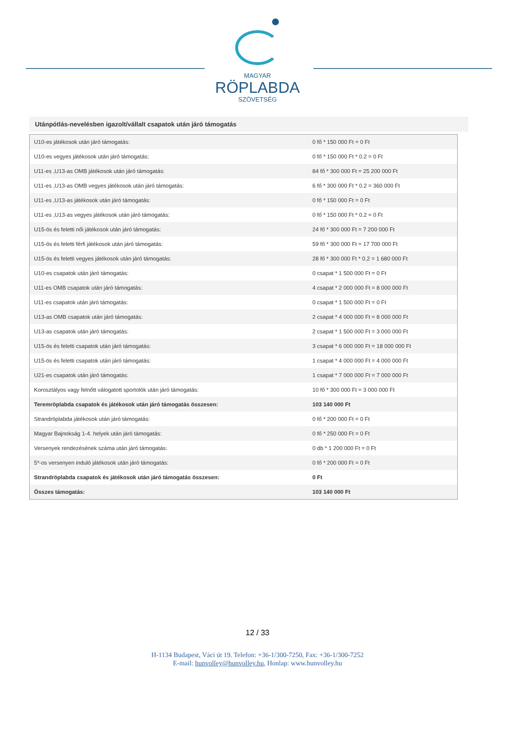MAGYAR
RÖPLABDA
SZÖVETSÉG
Utánpótlás-nevelésben igazolt/vállalt csapatok után járó támogatás
| U10-es játékosok után járó támogatás: | 0 fő * 150 000 Ft = 0 Ft |
| U10-es vegyes játékosok után járó támogatás: | 0 fő * 150 000 Ft * 0.2 = 0 Ft |
| U11-es ,U13-as OMB játékosok után járó támogatás: | 84 fő * 300 000 Ft = 25 200 000 Ft |
| U11-es ,U13-as OMB vegyes játékosok után járó támogatás: | 6 fő * 300 000 Ft * 0.2 = 360 000 Ft |
| U11-es ,U13-as játékosok után járó támogatás: | 0 fő * 150 000 Ft = 0 Ft |
| U11-es ,U13-as vegyes játékosok után járó támogatás: | 0 fő * 150 000 Ft * 0.2 = 0 Ft |
| U15-ös és feletti női játékosok után járó támogatás: | 24 fő * 300 000 Ft = 7 200 000 Ft |
| U15-ös és feletti férfi játékosok után járó támogatás: | 59 fő * 300 000 Ft = 17 700 000 Ft |
| U15-ös és feletti vegyes játékosok után járó támogatás: | 28 fő * 300 000 Ft * 0.2 = 1 680 000 Ft |
| U10-es csapatok után járó támogatás: | 0 csapat * 1 500 000 Ft = 0 Ft |
| U11-es OMB csapatok után járó támogatás: | 4 csapat * 2 000 000 Ft = 8 000 000 Ft |
| U11-es csapatok után járó támogatás: | 0 csapat * 1 500 000 Ft = 0 Ft |
| U13-as OMB csapatok után járó támogatás: | 2 csapat * 4 000 000 Ft = 8 000 000 Ft |
| U13-as csapatok után járó támogatás: | 2 csapat * 1 500 000 Ft = 3 000 000 Ft |
| U15-ös és feletti csapatok után járó támogatás: | 3 csapat * 6 000 000 Ft = 18 000 000 Ft |
| U15-ös és feletti csapatok után járó támogatás: | 1 csapat * 4 000 000 Ft = 4 000 000 Ft |
| U21-es csapatok után járó támogatás: | 1 csapat * 7 000 000 Ft = 7 000 000 Ft |
| Korosztályos vagy felnőtt válogatott sportolók után járó támogatás: | 10 fő * 300 000 Ft = 3 000 000 Ft |
| Teremröplabda csapatok és játékosok után járó támogatás összesen: | 103 140 000 Ft |
| Strandröplabda játékosok után járó támogatás: | 0 fő * 200 000 Ft = 0 Ft |
| Magyar Bajnokság 1-4. helyek után járó támogatás: | 0 fő * 250 000 Ft = 0 Ft |
| Versenyek rendezésének száma után járó támogatás: | 0 db * 1 200 000 Ft = 0 Ft |
| 5*-os versenyen induló játékosok után járó támogatás: | 0 fő * 200 000 Ft = 0 Ft |
| Strandröplabda csapatok és játékosok után járó támogatás összesen: | 0 Ft |
| Összes támogatás: | 103 140 000 Ft |
12 / 33
H-1134 Budapest, Váci út 19. Telefon: +36-1/300-7250, Fax: +36-1/300-7252
E-mail: hunvolley@hunvolley.hu, Honlap: www.hunvolley.hu